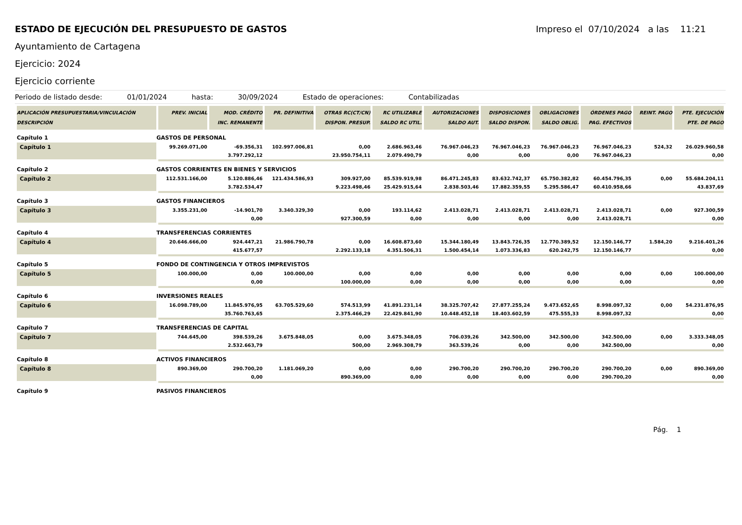ESTADO DE EJECUCIÓN DEL PRESUPUESTO DE GASTOS
Impreso el 07/10/2024 a las 11:21
Ayuntamiento de Cartagena
Ejercicio: 2024
Ejercicio corriente
Periodo de listado desde: 01/01/2024 hasta: 30/09/2024 Estado de operaciones: Contabilizadas
| APLICACIÓN PRESUPUESTARIA/VINCULACIÓN DESCRIPCIÓN | | PREV. INICIAL | MOD. CRÉDITO INC. REMANENTE | PR. DEFINITIVA | OTRAS RC(CT/CN) DISPON. PRESUP. | RC UTILIZABLE SALDO RC UTIL. | AUTORIZACIONES SALDO AUT. | DISPOSICIONES SALDO DISPON. | OBLIGACIONES SALDO OBLIG. | ÓRDENES PAGO PAG. EFECTIVOS | REINT. PAGO | PTE. EJECUCIÓN PTE. DE PAGO |
| --- | --- | --- | --- | --- | --- | --- | --- | --- | --- | --- | --- | --- |
| Capítulo 1 | GASTOS DE PERSONAL | | | | | | | | | | | |
| Capítulo 1 | | 99.269.071,00 | -69.356,31 | 102.997.006,81 | 0,00 | 2.686.963,46 | 76.967.046,23 | 76.967.046,23 | 76.967.046,23 | 76.967.046,23 | 524,32 | 26.029.960,58 |
| | | | 3.797.292,12 | | 23.950.754,11 | 2.079.490,79 | 0,00 | 0,00 | 0,00 | 76.967.046,23 | | 0,00 |
| Capítulo 2 | GASTOS CORRIENTES EN BIENES Y SERVICIOS | | | | | | | | | | | |
| Capítulo 2 | | 112.531.166,00 | 5.120.886,46 | 121.434.586,93 | 309.927,00 | 85.539.919,98 | 86.471.245,83 | 83.632.742,37 | 65.750.382,82 | 60.454.796,35 | 0,00 | 55.684.204,11 |
| | | | 3.782.534,47 | | 9.223.498,46 | 25.429.915,64 | 2.838.503,46 | 17.882.359,55 | 5.295.586,47 | 60.410.958,66 | | 43.837,69 |
| Capítulo 3 | GASTOS FINANCIEROS | | | | | | | | | | | |
| Capítulo 3 | | 3.355.231,00 | -14.901,70 | 3.340.329,30 | 0,00 | 193.114,62 | 2.413.028,71 | 2.413.028,71 | 2.413.028,71 | 2.413.028,71 | 0,00 | 927.300,59 |
| | | | 0,00 | | 927.300,59 | 0,00 | 0,00 | 0,00 | 0,00 | 2.413.028,71 | | 0,00 |
| Capítulo 4 | TRANSFERENCIAS CORRIENTES | | | | | | | | | | | |
| Capítulo 4 | | 20.646.666,00 | 924.447,21 | 21.986.790,78 | 0,00 | 16.608.873,60 | 15.344.180,49 | 13.843.726,35 | 12.770.389,52 | 12.150.146,77 | 1.584,20 | 9.216.401,26 |
| | | | 415.677,57 | | 2.292.133,18 | 4.351.506,31 | 1.500.454,14 | 1.073.336,83 | 620.242,75 | 12.150.146,77 | | 0,00 |
| Capítulo 5 | FONDO DE CONTINGENCIA Y OTROS IMPREVISTOS | | | | | | | | | | | |
| Capítulo 5 | | 100.000,00 | 0,00 | 100.000,00 | 0,00 | 0,00 | 0,00 | 0,00 | 0,00 | 0,00 | 0,00 | 100.000,00 |
| | | | 0,00 | | 100.000,00 | 0,00 | 0,00 | 0,00 | 0,00 | 0,00 | | 0,00 |
| Capítulo 6 | INVERSIONES REALES | | | | | | | | | | | |
| Capítulo 6 | | 16.098.789,00 | 11.845.976,95 | 63.705.529,60 | 574.513,99 | 41.891.231,14 | 38.325.707,42 | 27.877.255,24 | 9.473.652,65 | 8.998.097,32 | 0,00 | 54.231.876,95 |
| | | | 35.760.763,65 | | 2.375.466,29 | 22.429.841,90 | 10.448.452,18 | 18.403.602,59 | 475.555,33 | 8.998.097,32 | | 0,00 |
| Capítulo 7 | TRANSFERENCIAS DE CAPITAL | | | | | | | | | | | |
| Capítulo 7 | | 744.645,00 | 398.539,26 | 3.675.848,05 | 0,00 | 3.675.348,05 | 706.039,26 | 342.500,00 | 342.500,00 | 342.500,00 | 0,00 | 3.333.348,05 |
| | | | 2.532.663,79 | | 500,00 | 2.969.308,79 | 363.539,26 | 0,00 | 0,00 | 342.500,00 | | 0,00 |
| Capítulo 8 | ACTIVOS FINANCIEROS | | | | | | | | | | | |
| Capítulo 8 | | 890.369,00 | 290.700,20 | 1.181.069,20 | 0,00 | 0,00 | 290.700,20 | 290.700,20 | 290.700,20 | 290.700,20 | 0,00 | 890.369,00 |
| | | | 0,00 | | 890.369,00 | 0,00 | 0,00 | 0,00 | 0,00 | 290.700,20 | | 0,00 |
| Capítulo 9 | PASIVOS FINANCIEROS | | | | | | | | | | | |
Pág. 1